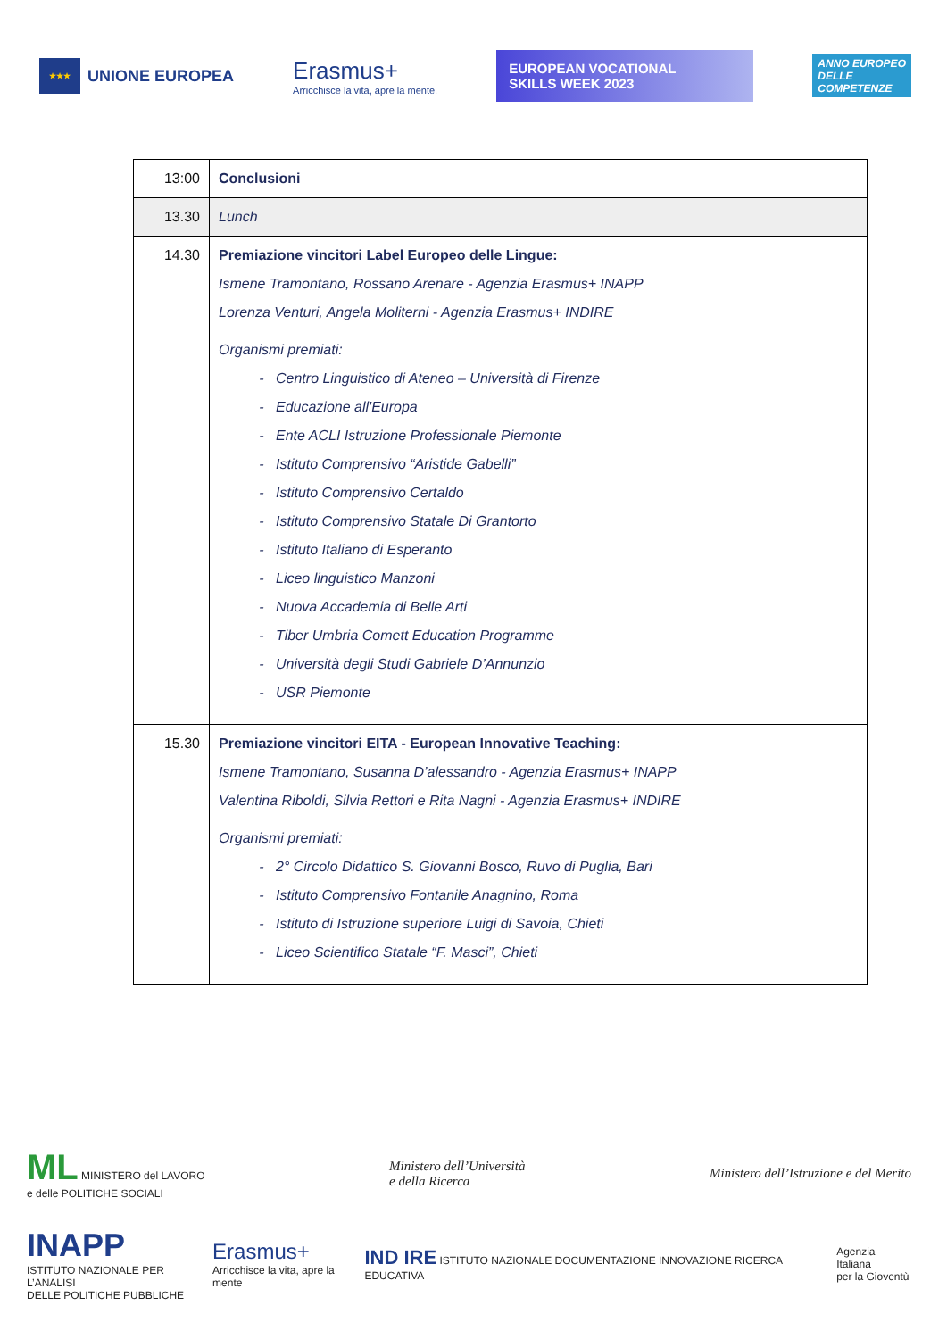★★★
UNIONE EUROPEA
Erasmus+
Arricchisce la vita, apre la mente.
EUROPEAN VOCATIONAL
SKILLS WEEK 2023
ANNO EUROPEO
DELLE
COMPETENZE
| 13:00 | Conclusioni |
| 13.30 | Lunch |
| 14.30 | Premiazione vincitori Label Europeo delle Lingue: Ismene Tramontano, Rossano Arenare - Agenzia Erasmus+ INAPP Lorenza Venturi, Angela Moliterni - Agenzia Erasmus+ INDIRE Organismi premiati: Centro Linguistico di Ateneo – Università di Firenze Educazione all'Europa Ente ACLI Istruzione Professionale Piemonte Istituto Comprensivo “Aristide Gabelli” Istituto Comprensivo Certaldo Istituto Comprensivo Statale Di Grantorto Istituto Italiano di Esperanto Liceo linguistico Manzoni Nuova Accademia di Belle Arti Tiber Umbria Comett Education Programme Università degli Studi Gabriele D’Annunzio USR Piemonte |
| 15.30 | Premiazione vincitori EITA - European Innovative Teaching: Ismene Tramontano, Susanna D’alessandro - Agenzia Erasmus+ INAPP Valentina Riboldi, Silvia Rettori e Rita Nagni - Agenzia Erasmus+ INDIRE Organismi premiati: 2° Circolo Didattico S. Giovanni Bosco, Ruvo di Puglia, Bari Istituto Comprensivo Fontanile Anagnino, Roma Istituto di Istruzione superiore Luigi di Savoia, Chieti Liceo Scientifico Statale “F. Masci”, Chieti |
ML MINISTERO del LAVORO
e delle POLITICHE SOCIALI
Ministero dell’Università
e della Ricerca
Ministero dell’Istruzione e del Merito
INAPP
ISTITUTO NAZIONALE PER L’ANALISI
DELLE POLITICHE PUBBLICHE
Erasmus+
Arricchisce la vita, apre la mente
IND IRE ISTITUTO NAZIONALE DOCUMENTAZIONE INNOVAZIONE RICERCA EDUCATIVA
Agenzia Italiana
per la Gioventù